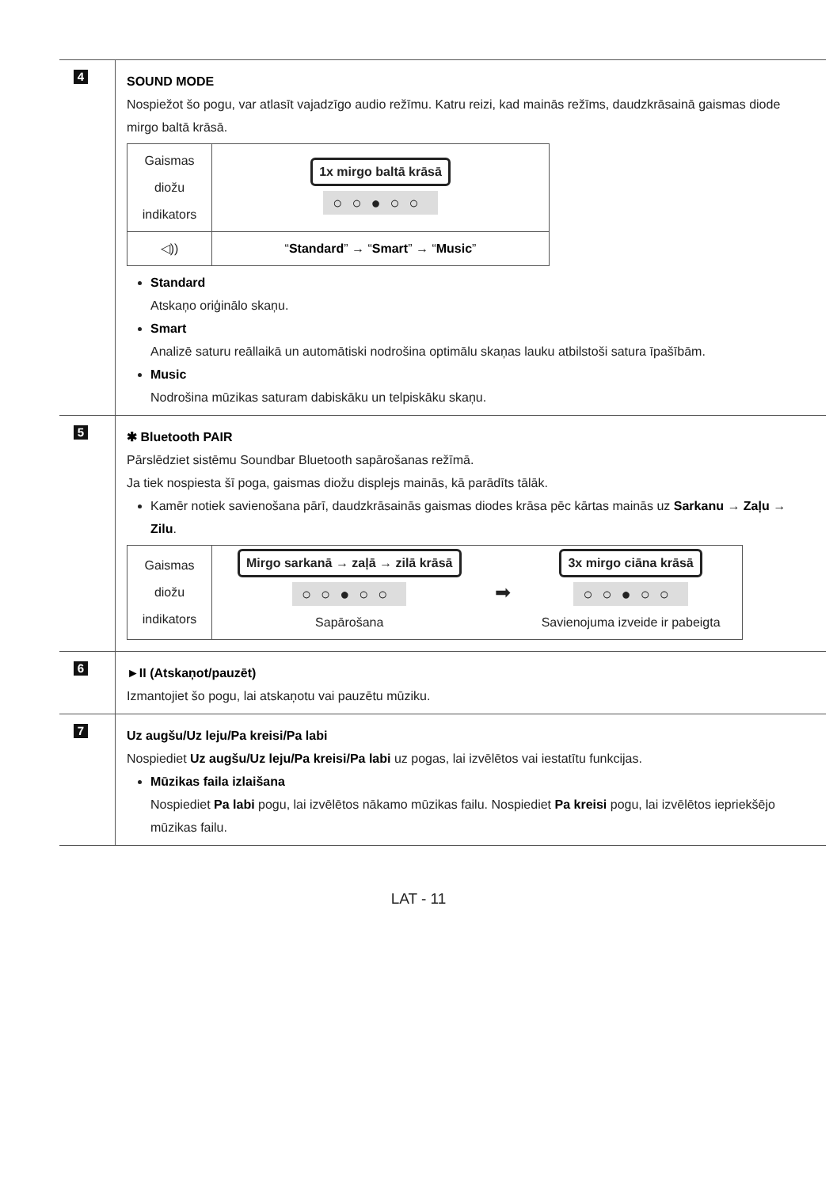| 4 | SOUND MODE Nospiežot šo pogu, var atlasīt vajadzīgo audio režīmu. Katru reizi, kad mainās režīms, daudzkrāsainā gaismas diode mirgo baltā krāsā. / Gaismas diožu indikators / 1x mirgo baltā krāsā ○○●○○ / / ◁)) / “ Standard ” → “ Smart ” → “ Music ” / Standard Atskaņo oriģinālo skaņu. Smart Analizē saturu reāllaikā un automātiski nodrošina optimālu skaņas lauku atbilstoši satura īpašībām. Music Nodrošina mūzikas saturam dabiskāku un telpiskāku skaņu. |
| 5 | ✱ Bluetooth PAIR Pārslēdziet sistēmu Soundbar Bluetooth sapārošanas režīmā. Ja tiek nospiesta šī poga, gaismas diožu displejs mainās, kā parādīts tālāk. Kamēr notiek savienošana pārī, daudzkrāsainās gaismas diodes krāsa pēc kārtas mainās uz Sarkanu → Zaļu → Zilu . / Gaismas diožu indikators / Mirgo sarkanā → zaļā → zilā krāsā ○○●○○ Sapārošana / ➡ / 3x mirgo ciāna krāsā ○○●○○ Savienojuma izveide ir pabeigta / |
| 6 | ►II (Atskaņot/pauzēt) Izmantojiet šo pogu, lai atskaņotu vai pauzētu mūziku. |
| 7 | Uz augšu/Uz leju/Pa kreisi/Pa labi Nospiediet Uz augšu/Uz leju/Pa kreisi/Pa labi uz pogas, lai izvēlētos vai iestatītu funkcijas. Mūzikas faila izlaišana Nospiediet Pa labi pogu, lai izvēlētos nākamo mūzikas failu. Nospiediet Pa kreisi pogu, lai izvēlētos iepriekšējo mūzikas failu. |
LAT - 11